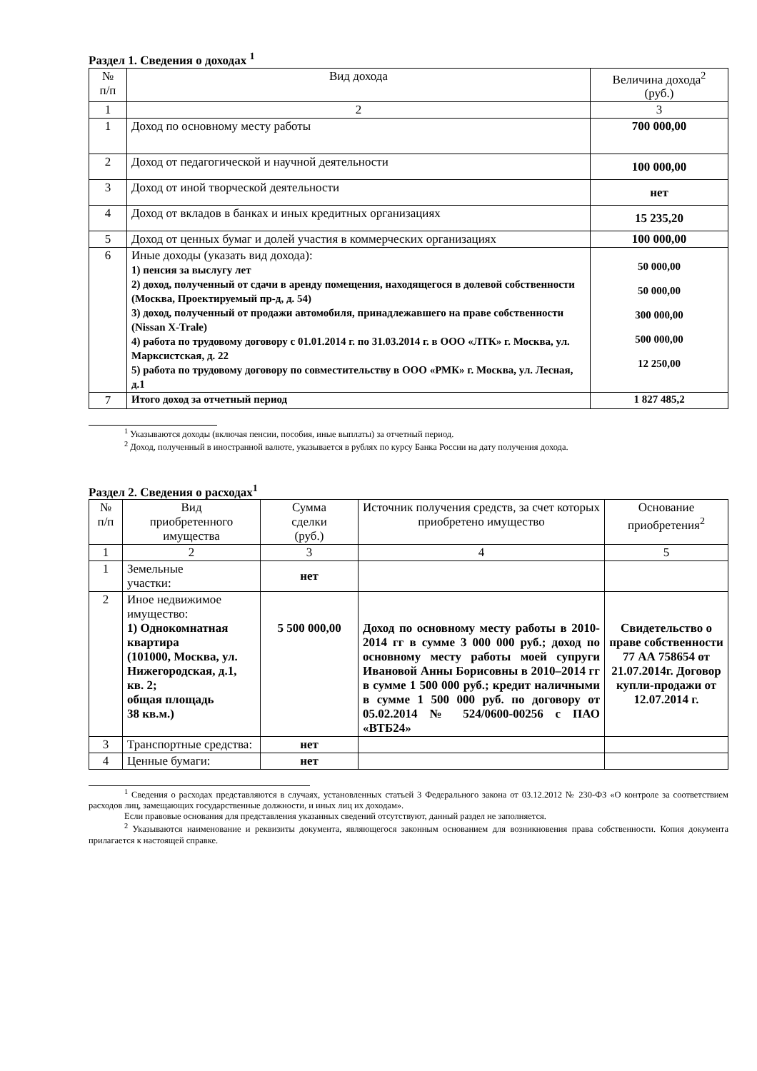Раздел 1. Сведения о доходах <sup>1</sup>
| № п/п | Вид дохода | Величина дохода<sup>2</sup> (руб.) |
| --- | --- | --- |
| 1 | 2 | 3 |
| 1 | Доход по основному месту работы | 700 000,00 |
| 2 | Доход от педагогической и научной деятельности | 100 000,00 |
| 3 | Доход от иной творческой деятельности | нет |
| 4 | Доход от вкладов в банках и иных кредитных организациях | 15 235,20 |
| 5 | Доход от ценных бумаг и долей участия в коммерческих организациях | 100 000,00 |
| 6 | Иные доходы (указать вид дохода): 1) пенсия за выслугу лет 2) доход, полученный от сдачи в аренду помещения, находящегося в долевой собственности (Москва, Проектируемый пр-д, д. 54) 3) доход, полученный от продажи автомобиля, принадлежавшего на праве собственности (Nissan X-Trale) 4) работа по трудовому договору с 01.01.2014 г. по 31.03.2014 г. в ООО «ЛТК» г. Москва, ул. Марксистская, д. 22 5) работа по трудовому договору по совместительству в ООО «РМК» г. Москва, ул. Лесная, д.1 | 50 000,00 50 000,00 300 000,00 500 000,00 12 250,00 |
| 7 | Итого доход за отчетный период | 1 827 485,2 |
<sup>1</sup> Указываются доходы (включая пенсии, пособия, иные выплаты) за отчетный период.
<sup>2</sup> Доход, полученный в иностранной валюте, указывается в рублях по курсу Банка России на дату получения дохода.
Раздел 2. Сведения о расходах<sup>1</sup>
| № п/п | Вид приобретенного имущества | Сумма сделки (руб.) | Источник получения средств, за счет которых приобретено имущество | Основание приобретения<sup>2</sup> |
| --- | --- | --- | --- | --- |
| 1 | 2 | 3 | 4 | 5 |
| 1 | Земельные участки: | нет | | |
| 2 | Иное недвижимое имущество: 1) Однокомнатная квартира (101000, Москва, ул. Нижегородская, д.1, кв. 2; общая площадь 38 кв.м.) | 5 500 000,00 | Доход по основному месту работы в 2010-2014 гг в сумме 3 000 000 руб.; доход по основному месту работы моей супруги Ивановой Анны Борисовны в 2010–2014 гг в сумме 1 500 000 руб.; кредит наличными в сумме 1 500 000 руб. по договору от 05.02.2014 № 524/0600-00256 с ПАО «ВТБ24» | Свидетельство о праве собственности 77 АА 758654 от 21.07.2014г. Договор купли-продажи от 12.07.2014 г. |
| 3 | Транспортные средства: | нет | | |
| 4 | Ценные бумаги: | нет | | |
<sup>1</sup> Сведения о расходах представляются в случаях, установленных статьей 3 Федерального закона от 03.12.2012 № 230-ФЗ «О контроле за соответствием расходов лиц, замещающих государственные должности, и иных лиц их доходам».
Если правовые основания для представления указанных сведений отсутствуют, данный раздел не заполняется.
<sup>2</sup> Указываются наименование и реквизиты документа, являющегося законным основанием для возникновения права собственности. Копия документа прилагается к настоящей справке.